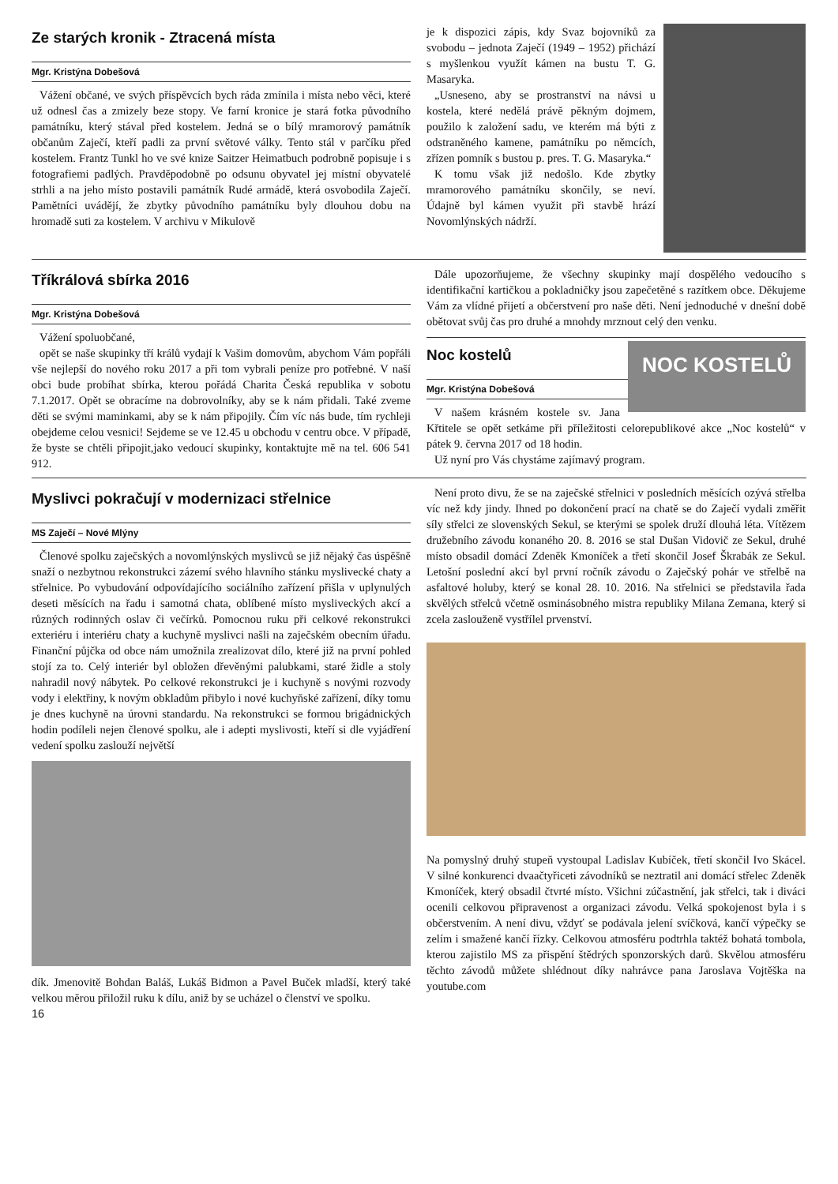Ze starých kronik - Ztracená místa
Mgr. Kristýna Dobešová
Vážení občané, ve svých příspěvcích bych ráda zmínila i místa nebo věci, které už odnesl čas a zmizely beze stopy. Ve farní kronice je stará fotka původního památníku, který stával před kostelem. Jedná se o bílý mramorový památník občanům Zaječí, kteří padli za první světové války. Tento stál v parčíku před kostelem. Frantz Tunkl ho ve své knize Saitzer Heimatbuch podrobně popisuje i s fotografiemi padlých. Pravděpodobně po odsunu obyvatel jej místní obyvatelé strhli a na jeho místo postavili památník Rudé armádě, která osvobodila Zaječí. Pamětníci uvádějí, že zbytky původního památníku byly dlouhou dobu na hromadě suti za kostelem. V archivu v Mikulově
je k dispozici zápis, kdy Svaz bojovníků za svobodu – jednota Zaječí (1949 – 1952) přichází s myšlenkou využít kámen na bustu T. G. Masaryka.
„Usneseno, aby se prostranství na návsi u kostela, které nedělá právě pěkným dojmem, použilo k založení sadu, ve kterém má býti z odstraněného kamene, památníku po němcích, zřízen pomník s bustou p. pres. T. G. Masaryka.“
K tomu však již nedošlo. Kde zbytky mramorového památníku skončily, se neví. Údajně byl kámen využit při stavbě hrází Novomlýnských nádrží.
Tříkrálová sbírka 2016
Mgr. Kristýna Dobešová
Vážení spoluobčané,
opět se naše skupinky tří králů vydají k Vašim domovům, abychom Vám popřáli vše nejlepší do nového roku 2017 a při tom vybrali peníze pro potřebné. V naší obci bude probíhat sbírka, kterou pořádá Charita Česká republika v sobotu 7.1.2017. Opět se obracíme na dobrovolníky, aby se k nám přidali. Také zveme děti se svými maminkami, aby se k nám připojily. Čím víc nás bude, tím rychleji obejdeme celou vesnici! Sejdeme se ve 12.45 u obchodu v centru obce. V případě, že byste se chtěli připojit,jako vedoucí skupinky, kontaktujte mě na tel. 606 541 912.
Dále upozorňujeme, že všechny skupinky mají dospělého vedoucího s identifikační kartičkou a pokladničky jsou zapečetěné s razítkem obce. Děkujeme Vám za vlídné přijetí a občerstvení pro naše děti. Není jednoduché v dnešní době obětovat svůj čas pro druhé a mnohdy mrznout celý den venku.
NOC KOSTELŮ
Noc kostelů
Mgr. Kristýna Dobešová
V našem krásném kostele sv. Jana Křtitele se opět setkáme při příležitosti celorepublikové akce „Noc kostelů“ v pátek 9. června 2017 od 18 hodin.
Už nyní pro Vás chystáme zajímavý program.
Myslivci pokračují v modernizaci střelnice
MS Zaječí – Nové Mlýny
Členové spolku zaječských a novomlýnských myslivců se již nějaký čas úspěšně snaží o nezbytnou rekonstrukci zázemí svého hlavního stánku myslivecké chaty a střelnice. Po vybudování odpovídajícího sociálního zařízení přišla v uplynulých deseti měsících na řadu i samotná chata, oblíbené místo mysliveckých akcí a různých rodinných oslav či večírků. Pomocnou ruku při celkové rekonstrukci exteriéru i interiéru chaty a kuchyně myslivci našli na zaječském obecním úřadu. Finanční půjčka od obce nám umožnila zrealizovat dílo, které již na první pohled stojí za to. Celý interiér byl obložen dřevěnými palubkami, staré židle a stoly nahradil nový nábytek. Po celkové rekonstrukci je i kuchyně s novými rozvody vody i elektřiny, k novým obkladům přibylo i nové kuchyňské zařízení, díky tomu je dnes kuchyně na úrovni standardu. Na rekonstrukci se formou brigádnických hodin podíleli nejen členové spolku, ale i adepti myslivosti, kteří si dle vyjádření vedení spolku zaslouží největší
dík. Jmenovitě Bohdan Baláš, Lukáš Bidmon a Pavel Buček mladší, který také velkou měrou přiložil ruku k dílu, aniž by se ucházel o členství ve spolku.
16
Není proto divu, že se na zaječské střelnici v posledních měsících ozývá střelba víc než kdy jindy. Ihned po dokončení prací na chatě se do Zaječí vydali změřit síly střelci ze slovenských Sekul, se kterými se spolek druží dlouhá léta. Vítězem družebního závodu konaného 20. 8. 2016 se stal Dušan Vidovič ze Sekul, druhé místo obsadil domácí Zdeněk Kmoníček a třetí skončil Josef Škrabák ze Sekul. Letošní poslední akcí byl první ročník závodu o Zaječský pohár ve střelbě na asfaltové holuby, který se konal 28. 10. 2016. Na střelnici se představila řada skvělých střelců včetně osminásobného mistra republiky Milana Zemana, který si zcela zaslouženě vystřílel prvenství.
Na pomyslný druhý stupeň vystoupal Ladislav Kubíček, třetí skončil Ivo Skácel. V silné konkurenci dvaačtyřiceti závodníků se neztratil ani domácí střelec Zdeněk Kmoníček, který obsadil čtvrté místo. Všichni zúčastnění, jak střelci, tak i diváci ocenili celkovou připravenost a organizaci závodu. Velká spokojenost byla i s občerstvením. A není divu, vždyť se podávala jelení svíčková, kančí výpečky se zelím i smažené kančí řízky. Celkovou atmosféru podtrhla taktéž bohatá tombola, kterou zajistilo MS za přispění štědrých sponzorských darů. Skvělou atmosféru těchto závodů můžete shlédnout díky nahrávce pana Jaroslava Vojtěška na youtube.com